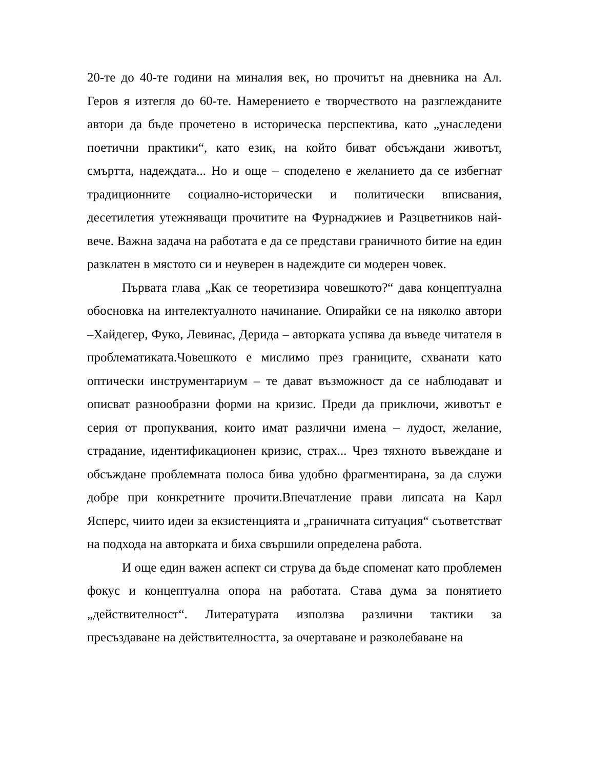20-те до 40-те години на миналия век, но прочитът на дневника на Ал. Геров я изтегля до 60-те. Намерението е творчеството на разглежданите автори да бъде прочетено в историческа перспектива, като „унаследени поетични практики“, като език, на който биват обсъждани животът, смъртта, надеждата... Но и още – споделено е желанието да се избегнат традиционните социално-исторически и политически вписвания, десетилетия утежняващи прочитите на Фурнаджиев и Разцветников най-вече. Важна задача на работата е да се представи граничното битие на един разклатен в мястото си и неуверен в надеждите си модерен човек.
Първата глава „Как се теоретизира човешкото?“ дава концептуална обосновка на интелектуалното начинание. Опирайки се на няколко автори –Хайдегер, Фуко, Левинас, Дерида – авторката успява да въведе читателя в проблематиката.Човешкото е мислимо през границите, схванати като оптически инструментариум – те дават възможност да се наблюдават и описват разнообразни форми на кризис. Преди да приключи, животът е серия от пропуквания, които имат различни имена – лудост, желание, страдание, идентификационен кризис, страх... Чрез тяхното въвеждане и обсъждане проблемната полоса бива удобно фрагментирана, за да служи добре при конкретните прочити.Впечатление прави липсата на Карл Ясперс, чиито идеи за екзистенцията и „граничната ситуация“ съответстват на подхода на авторката и биха свършили определена работа.
И още един важен аспект си струва да бъде споменат като проблемен фокус и концептуална опора на работата. Става дума за понятието „действителност“. Литературата използва различни тактики за пресъздаване на действителността, за очертаване и разколебаване на